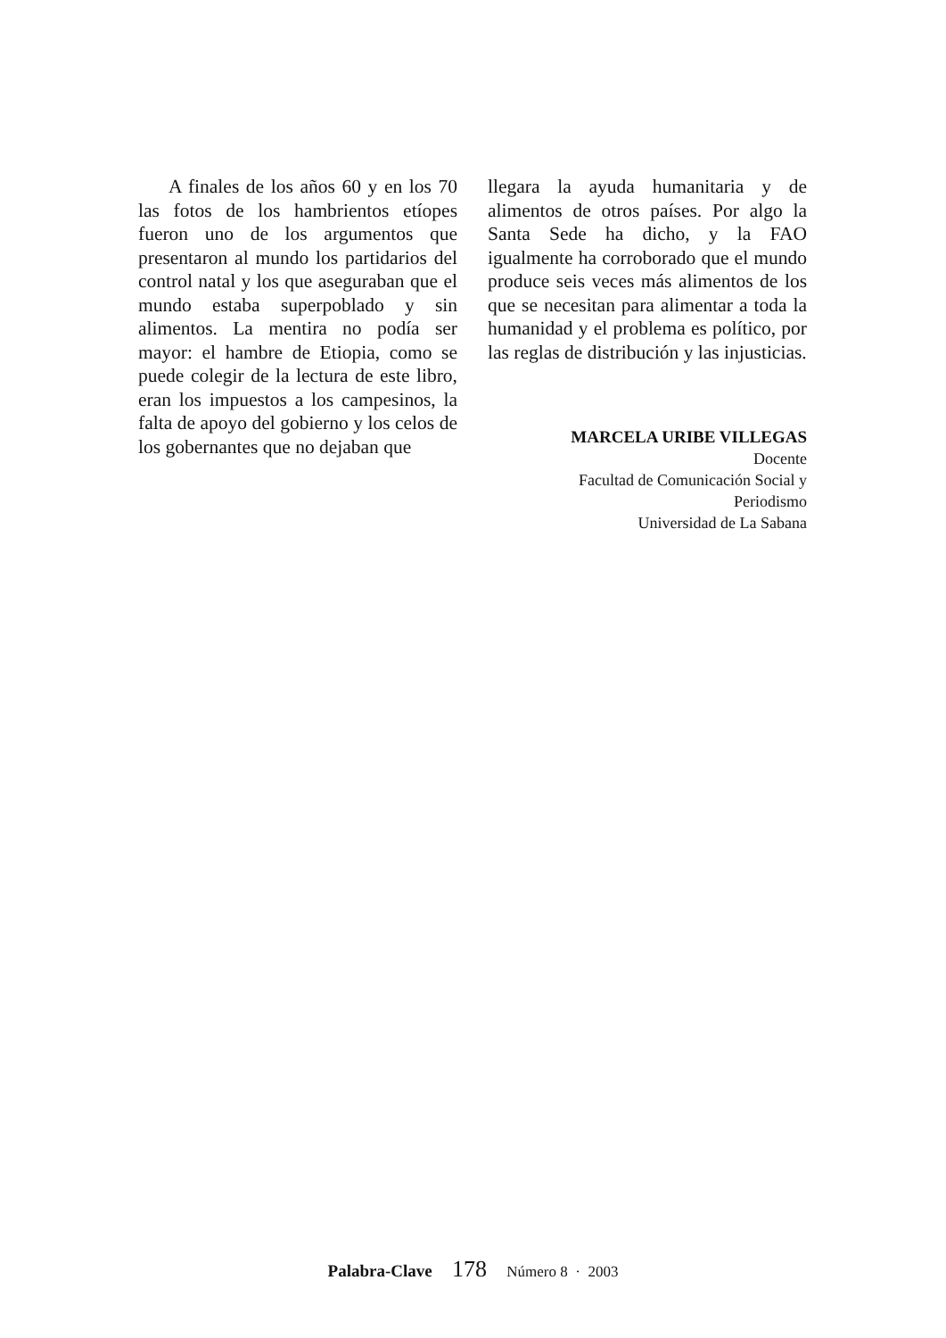A finales de los años 60 y en los 70 las fotos de los hambrientos etíopes fueron uno de los argumentos que presentaron al mundo los partidarios del control natal y los que aseguraban que el mundo estaba superpoblado y sin alimentos. La mentira no podía ser mayor: el hambre de Etiopia, como se puede colegir de la lectura de este libro, eran los impuestos a los campesinos, la falta de apoyo del gobierno y los celos de los gobernantes que no dejaban que
llegara la ayuda humanitaria y de alimentos de otros países. Por algo la Santa Sede ha dicho, y la FAO igualmente ha corroborado que el mundo produce seis veces más alimentos de los que se necesitan para alimentar a toda la humanidad y el problema es político, por las reglas de distribución y las injusticias.
MARCELA URIBE VILLEGAS
Docente
Facultad de Comunicación Social y
Periodismo
Universidad de La Sabana
Palabra-Clave 178 Número 8 · 2003